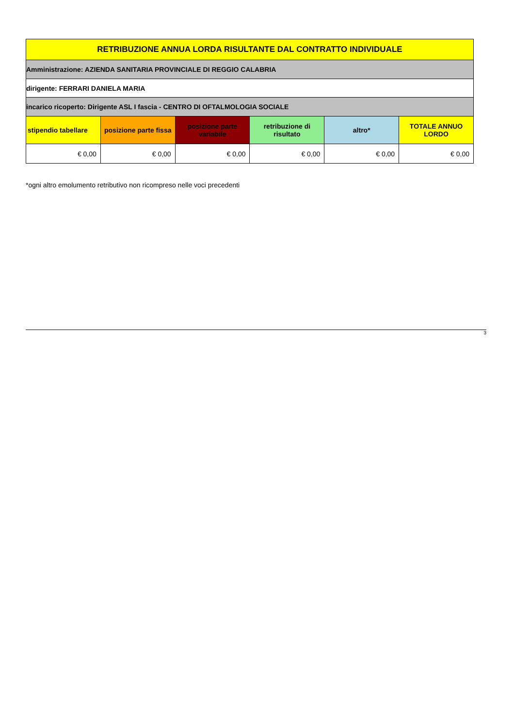| RETRIBUZIONE ANNUA LORDA RISULTANTE DAL CONTRATTO INDIVIDUALE | | | | | |
| Amministrazione: AZIENDA SANITARIA PROVINCIALE DI REGGIO CALABRIA | | | | | |
| dirigente: FERRARI DANIELA MARIA | | | | | |
| incarico ricoperto: Dirigente ASL I fascia - CENTRO DI OFTALMOLOGIA SOCIALE | | | | | |
| stipendio tabellare | posizione parte fissa | posizione parte variabile | retribuzione di risultato | altro* | TOTALE ANNUO LORDO |
| € 0,00 | € 0,00 | € 0,00 | € 0,00 | € 0,00 | € 0,00 |
*ogni altro emolumento retributivo non ricompreso nelle voci precedenti
3